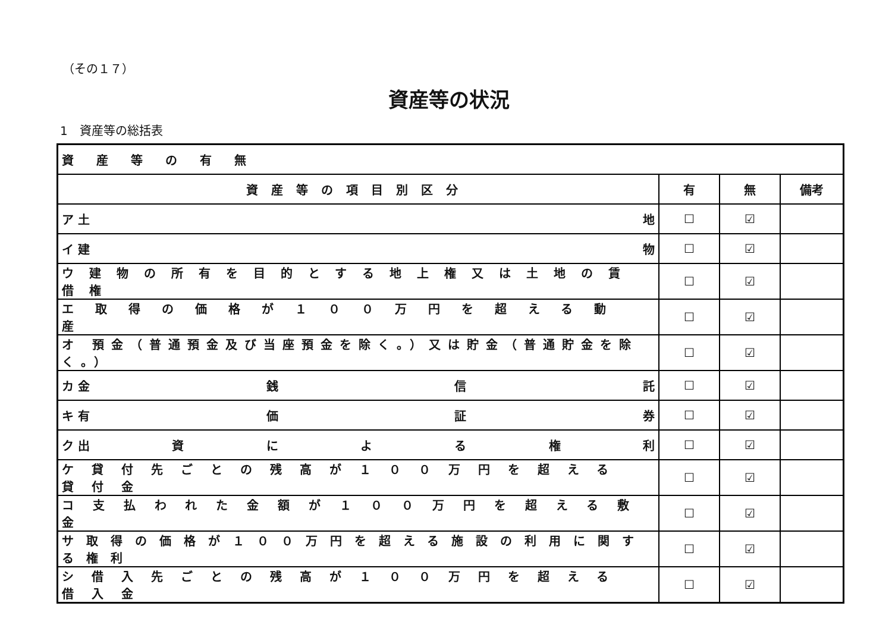（その１７）
資産等の状況
1　資産等の総括表
| 資産等の有無 | | | |
| 資産等の項目別区分 | 有 | 無 | 備考 |
| ア 土 地 | ☐ | ☑ | |
| イ 建 物 | ☐ | ☑ | |
| ウ建物の所有を目的とする地上権又は土地の賃借権 | ☐ | ☑ | |
| エ取得の価格が１００万円を超える動産 | ☐ | ☑ | |
| オ 預金（普通預金及び当座預金を除く。）又は貯金（普通貯金を除く。） | ☐ | ☑ | |
| カ 金 銭 信 託 | ☐ | ☑ | |
| キ 有 価 証 券 | ☐ | ☑ | |
| ク 出 資 に よ る 権 利 | ☐ | ☑ | |
| ケ貸付先ごとの残高が１００万円を超える貸付金 | ☐ | ☑ | |
| コ支払われた金額が１００万円を超える敷金 | ☐ | ☑ | |
| サ取得の価格が１００万円を超える施設の利用に関する権利 | ☐ | ☑ | |
| シ借入先ごとの残高が１００万円を超える借入金 | ☐ | ☑ | |